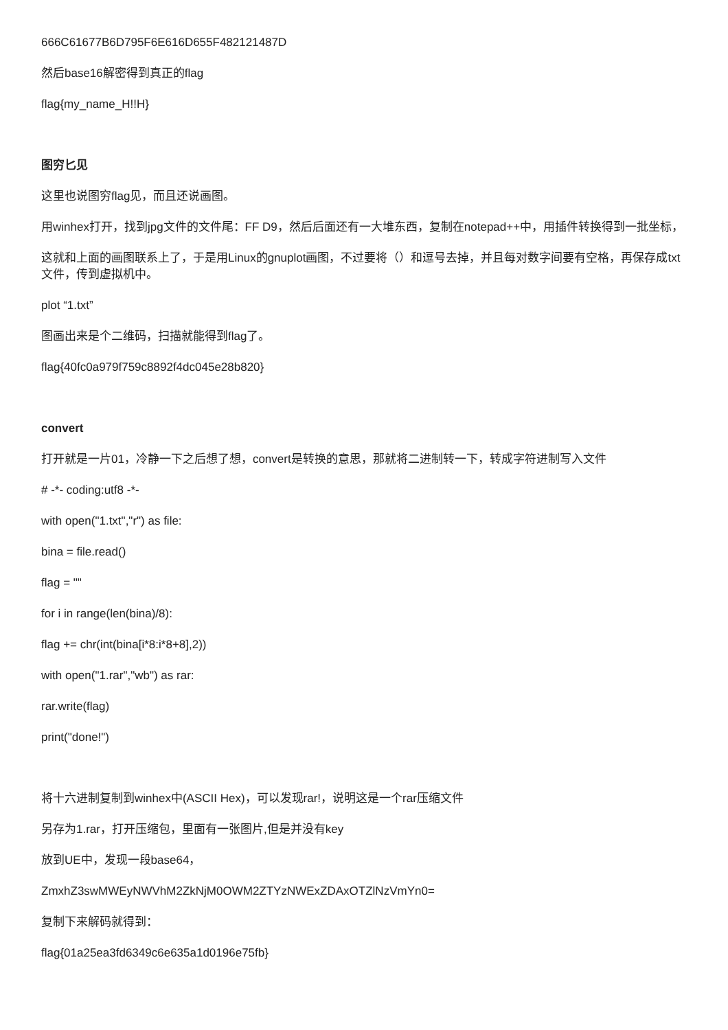666C61677B6D795F6E616D655F482121487D
然后base16解密得到真正的flag
flag{my_name_H!!H}
图穷匕见
这里也说图穷flag见，而且还说画图。
用winhex打开，找到jpg文件的文件尾：FF D9，然后后面还有一大堆东西，复制在notepad++中，用插件转换得到一批坐标，
这就和上面的画图联系上了，于是用Linux的gnuplot画图，不过要将（）和逗号去掉，并且每对数字间要有空格，再保存成txt文件，传到虚拟机中。
plot “1.txt”
图画出来是个二维码，扫描就能得到flag了。
flag{40fc0a979f759c8892f4dc045e28b820}
convert
打开就是一片01，冷静一下之后想了想，convert是转换的意思，那就将二进制转一下，转成字符进制写入文件
# -*- coding:utf8 -*-
with open("1.txt","r") as file:
bina = file.read()
flag = ""
for i in range(len(bina)/8):
flag += chr(int(bina[i*8:i*8+8],2))
with open("1.rar","wb") as rar:
rar.write(flag)
print("done!")
将十六进制复制到winhex中(ASCII Hex)，可以发现rar!，说明这是一个rar压缩文件
另存为1.rar，打开压缩包，里面有一张图片,但是并没有key
放到UE中，发现一段base64，
ZmxhZ3swMWEyNWVhM2ZkNjM0OWM2ZTYzNWExZDAxOTZlNzVmYn0=
复制下来解码就得到：
flag{01a25ea3fd6349c6e635a1d0196e75fb}